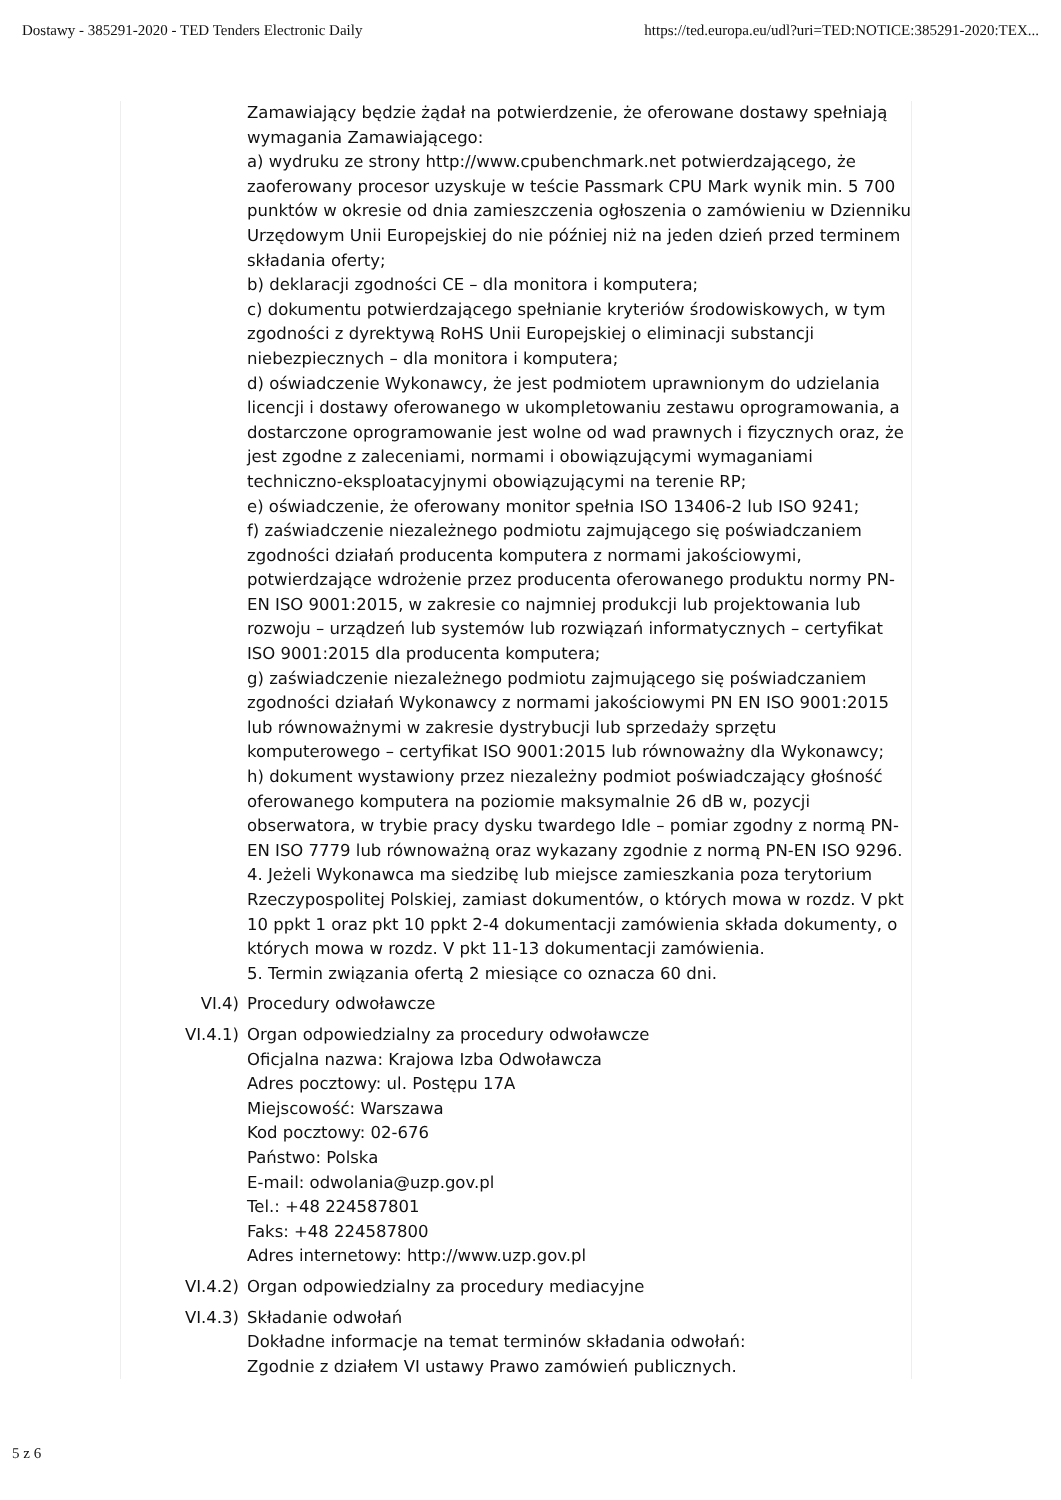Dostawy - 385291-2020 - TED Tenders Electronic Daily https://ted.europa.eu/udl?uri=TED:NOTICE:385291-2020:TEX...
Zamawiający będzie żądał na potwierdzenie, że oferowane dostawy spełniają wymagania Zamawiającego:
a) wydruku ze strony http://www.cpubenchmark.net potwierdzającego, że zaoferowany procesor uzyskuje w teście Passmark CPU Mark wynik min. 5 700 punktów w okresie od dnia zamieszczenia ogłoszenia o zamówieniu w Dzienniku Urzędowym Unii Europejskiej do nie później niż na jeden dzień przed terminem składania oferty;
b) deklaracji zgodności CE – dla monitora i komputera;
c) dokumentu potwierdzającego spełnianie kryteriów środowiskowych, w tym zgodności z dyrektywą RoHS Unii Europejskiej o eliminacji substancji niebezpiecznych – dla monitora i komputera;
d) oświadczenie Wykonawcy, że jest podmiotem uprawnionym do udzielania licencji i dostawy oferowanego w ukompletowaniu zestawu oprogramowania, a dostarczone oprogramowanie jest wolne od wad prawnych i fizycznych oraz, że jest zgodne z zaleceniami, normami i obowiązującymi wymaganiami techniczno-eksploatacyjnymi obowiązującymi na terenie RP;
e) oświadczenie, że oferowany monitor spełnia ISO 13406-2 lub ISO 9241;
f) zaświadczenie niezależnego podmiotu zajmującego się poświadczaniem zgodności działań producenta komputera z normami jakościowymi, potwierdzające wdrożenie przez producenta oferowanego produktu normy PN-EN ISO 9001:2015, w zakresie co najmniej produkcji lub projektowania lub rozwoju – urządzeń lub systemów lub rozwiązań informatycznych – certyfikat ISO 9001:2015 dla producenta komputera;
g) zaświadczenie niezależnego podmiotu zajmującego się poświadczaniem zgodności działań Wykonawcy z normami jakościowymi PN EN ISO 9001:2015 lub równoważnymi w zakresie dystrybucji lub sprzedaży sprzętu komputerowego – certyfikat ISO 9001:2015 lub równoważny dla Wykonawcy;
h) dokument wystawiony przez niezależny podmiot poświadczający głośność oferowanego komputera na poziomie maksymalnie 26 dB w, pozycji obserwatora, w trybie pracy dysku twardego Idle – pomiar zgodny z normą PN-EN ISO 7779 lub równoważną oraz wykazany zgodnie z normą PN-EN ISO 9296.
4. Jeżeli Wykonawca ma siedzibę lub miejsce zamieszkania poza terytorium Rzeczypospolitej Polskiej, zamiast dokumentów, o których mowa w rozdz. V pkt 10 ppkt 1 oraz pkt 10 ppkt 2-4 dokumentacji zamówienia składa dokumenty, o których mowa w rozdz. V pkt 11-13 dokumentacji zamówienia.
5. Termin związania ofertą 2 miesiące co oznacza 60 dni.
VI.4) Procedury odwoławcze
VI.4.1)
Organ odpowiedzialny za procedury odwoławcze
Oficjalna nazwa: Krajowa Izba Odwoławcza
Adres pocztowy: ul. Postępu 17A
Miejscowość: Warszawa
Kod pocztowy: 02-676
Państwo: Polska
E-mail: odwolania@uzp.gov.pl
Tel.: +48 224587801
Faks: +48 224587800
Adres internetowy: http://www.uzp.gov.pl
VI.4.2)
Organ odpowiedzialny za procedury mediacyjne
VI.4.3)
Składanie odwołań
Dokładne informacje na temat terminów składania odwołań:
Zgodnie z działem VI ustawy Prawo zamówień publicznych.
5 z 6